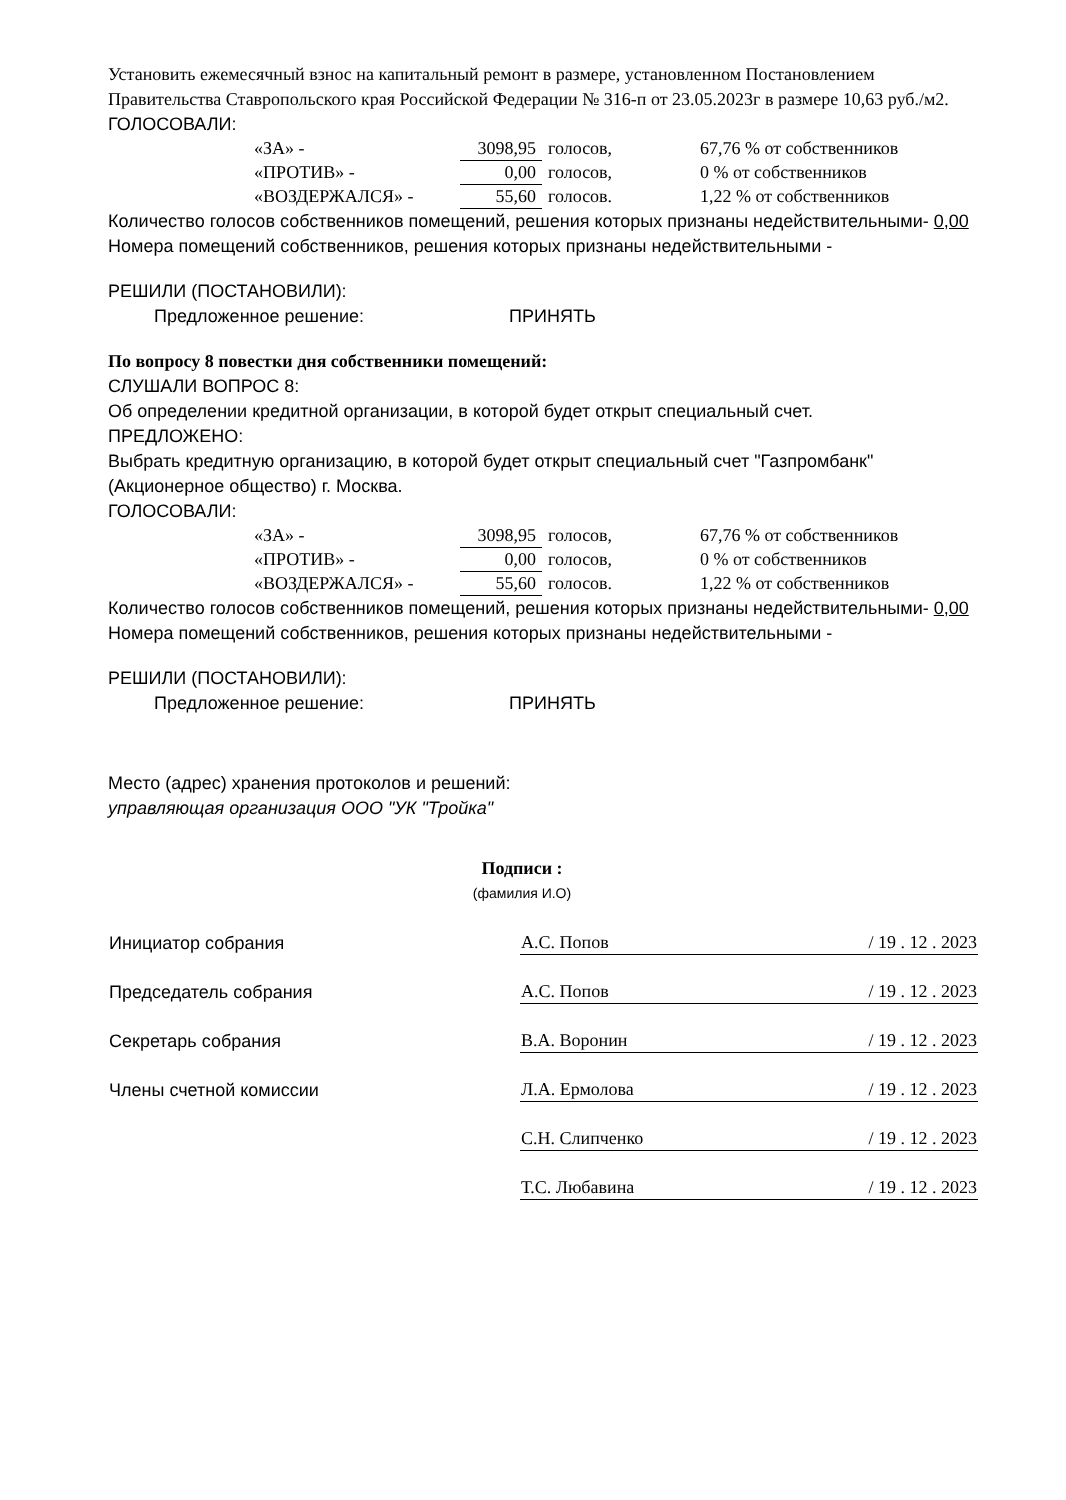Установить ежемесячный взнос на капитальный ремонт в размере, установленном Постановлением Правительства Ставропольского края Российской Федерации № 316-п от 23.05.2023г в размере 10,63 руб./м2.
ГОЛОСОВАЛИ:
| «ЗА» - | 3098,95 | голосов, | 67,76 % от собственников |
| «ПРОТИВ» - | 0,00 | голосов, | 0 % от собственников |
| «ВОЗДЕРЖАЛСЯ» - | 55,60 | голосов. | 1,22 % от собственников |
Количество голосов собственников помещений, решения которых признаны недействительными- 0,00
Номера помещений собственников, решения которых признаны недействительными -
РЕШИЛИ (ПОСТАНОВИЛИ):
Предложенное решение: ПРИНЯТЬ
По вопросу 8 повестки дня собственники помещений:
СЛУШАЛИ ВОПРОС 8:
Об определении кредитной организации, в которой будет открыт специальный счет.
ПРЕДЛОЖЕНО:
Выбрать кредитную организацию, в которой будет открыт специальный счет "Газпромбанк" (Акционерное общество) г. Москва.
ГОЛОСОВАЛИ:
| «ЗА» - | 3098,95 | голосов, | 67,76 % от собственников |
| «ПРОТИВ» - | 0,00 | голосов, | 0 % от собственников |
| «ВОЗДЕРЖАЛСЯ» - | 55,60 | голосов. | 1,22 % от собственников |
Количество голосов собственников помещений, решения которых признаны недействительными- 0,00
Номера помещений собственников, решения которых признаны недействительными -
РЕШИЛИ (ПОСТАНОВИЛИ):
Предложенное решение: ПРИНЯТЬ
Место (адрес) хранения протоколов и решений:
управляющая организация ООО "УК "Тройка"
Подписи :
(фамилия И.О)
| Инициатор собрания | А.С. Попов | / 19 . 12 . 2023 |
| Председатель собрания | А.С. Попов | / 19 . 12 . 2023 |
| Секретарь собрания | В.А. Воронин | / 19 . 12 . 2023 |
| Члены счетной комиссии | Л.А. Ермолова | / 19 . 12 . 2023 |
| | С.Н. Слипченко | / 19 . 12 . 2023 |
| | Т.С. Любавина | / 19 . 12 . 2023 |